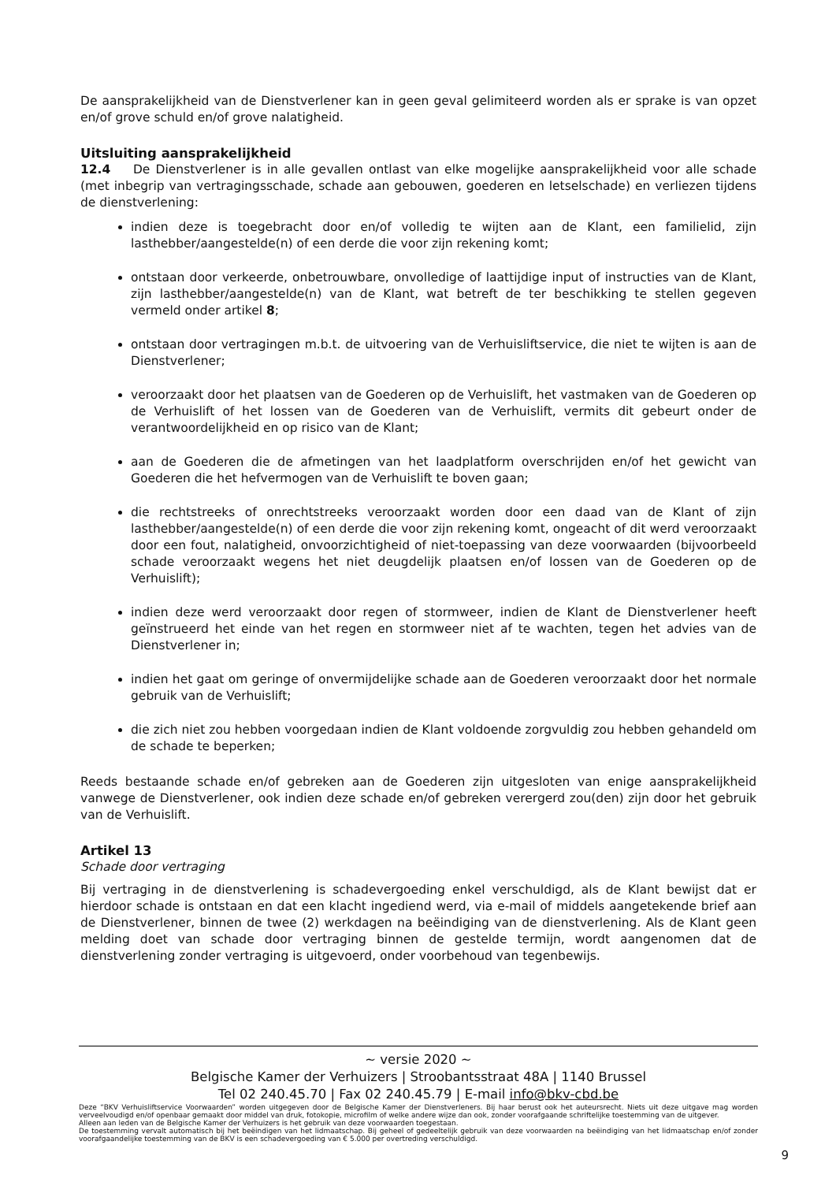De aansprakelijkheid van de Dienstverlener kan in geen geval gelimiteerd worden als er sprake is van opzet en/of grove schuld en/of grove nalatigheid.
Uitsluiting aansprakelijkheid
12.4 De Dienstverlener is in alle gevallen ontlast van elke mogelijke aansprakelijkheid voor alle schade (met inbegrip van vertragingsschade, schade aan gebouwen, goederen en letselschade) en verliezen tijdens de dienstverlening:
indien deze is toegebracht door en/of volledig te wijten aan de Klant, een familielid, zijn lasthebber/aangestelde(n) of een derde die voor zijn rekening komt;
ontstaan door verkeerde, onbetrouwbare, onvolledige of laattijdige input of instructies van de Klant, zijn lasthebber/aangestelde(n) van de Klant, wat betreft de ter beschikking te stellen gegeven vermeld onder artikel 8;
ontstaan door vertragingen m.b.t. de uitvoering van de Verhuisliftservice, die niet te wijten is aan de Dienstverlener;
veroorzaakt door het plaatsen van de Goederen op de Verhuislift, het vastmaken van de Goederen op de Verhuislift of het lossen van de Goederen van de Verhuislift, vermits dit gebeurt onder de verantwoordelijkheid en op risico van de Klant;
aan de Goederen die de afmetingen van het laadplatform overschrijden en/of het gewicht van Goederen die het hefvermogen van de Verhuislift te boven gaan;
die rechtstreeks of onrechtstreeks veroorzaakt worden door een daad van de Klant of zijn lasthebber/aangestelde(n) of een derde die voor zijn rekening komt, ongeacht of dit werd veroorzaakt door een fout, nalatigheid, onvoorzichtigheid of niet-toepassing van deze voorwaarden (bijvoorbeeld schade veroorzaakt wegens het niet deugdelijk plaatsen en/of lossen van de Goederen op de Verhuislift);
indien deze werd veroorzaakt door regen of stormweer, indien de Klant de Dienstverlener heeft geïnstrueerd het einde van het regen en stormweer niet af te wachten, tegen het advies van de Dienstverlener in;
indien het gaat om geringe of onvermijdelijke schade aan de Goederen veroorzaakt door het normale gebruik van de Verhuislift;
die zich niet zou hebben voorgedaan indien de Klant voldoende zorgvuldig zou hebben gehandeld om de schade te beperken;
Reeds bestaande schade en/of gebreken aan de Goederen zijn uitgesloten van enige aansprakelijkheid vanwege de Dienstverlener, ook indien deze schade en/of gebreken verergerd zou(den) zijn door het gebruik van de Verhuislift.
Artikel 13
Schade door vertraging
Bij vertraging in de dienstverlening is schadevergoeding enkel verschuldigd, als de Klant bewijst dat er hierdoor schade is ontstaan en dat een klacht ingediend werd, via e-mail of middels aangetekende brief aan de Dienstverlener, binnen de twee (2) werkdagen na beëindiging van de dienstverlening. Als de Klant geen melding doet van schade door vertraging binnen de gestelde termijn, wordt aangenomen dat de dienstverlening zonder vertraging is uitgevoerd, onder voorbehoud van tegenbewijs.
~ versie 2020 ~
Belgische Kamer der Verhuizers | Stroobantsstraat 48A | 1140 Brussel
Tel 02 240.45.70 | Fax 02 240.45.79 | E-mail info@bkv-cbd.be
Deze “BKV Verhuisliftservice Voorwaarden” worden uitgegeven door de Belgische Kamer der Dienstverleners. Bij haar berust ook het auteursrecht. Niets uit deze uitgave mag worden verveelvoudigd en/of openbaar gemaakt door middel van druk, fotokopie, microfilm of welke andere wijze dan ook, zonder voorafgaande schriftelijke toestemming van de uitgever.
Alleen aan leden van de Belgische Kamer der Verhuizers is het gebruik van deze voorwaarden toegestaan.
De toestemming vervalt automatisch bij het beëindigen van het lidmaatschap. Bij geheel of gedeeltelijk gebruik van deze voorwaarden na beëindiging van het lidmaatschap en/of zonder voorafgaandelijke toestemming van de BKV is een schadevergoeding van € 5.000 per overtreding verschuldigd.
9